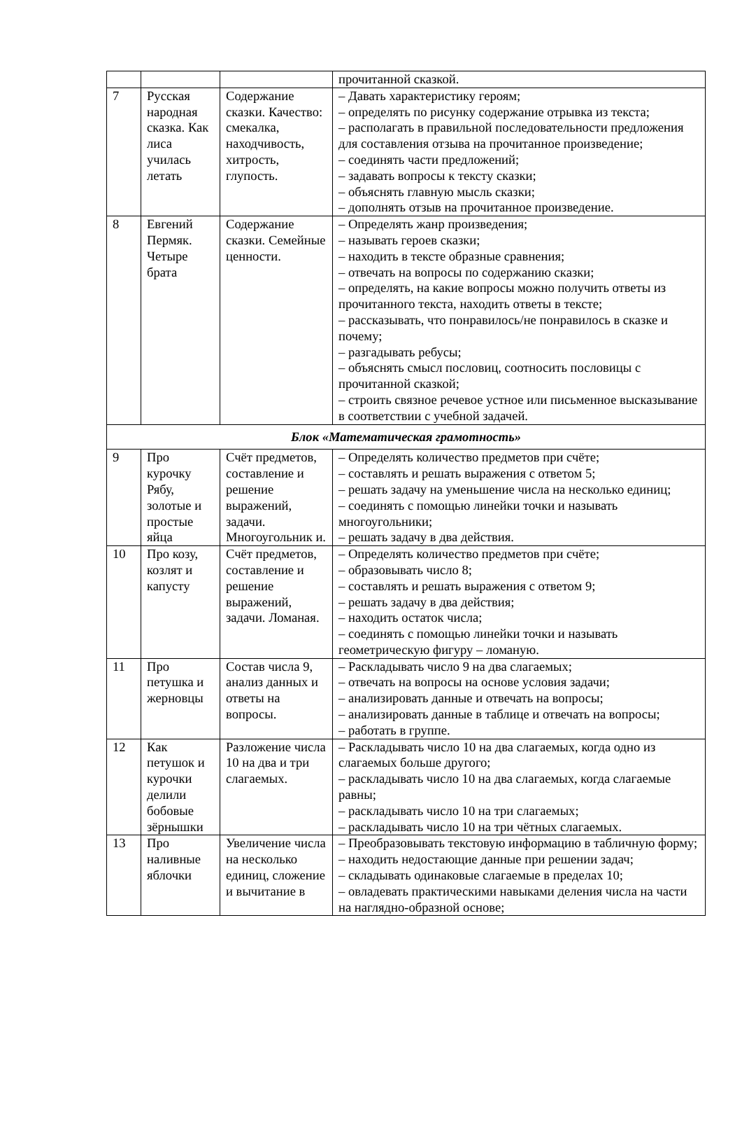| | | | прочитанной сказкой. |
| 7 | Русская народная сказка. Как лиса училась летать | Содержание сказки. Качество: смекалка, находчивость, хитрость, глупость. | – Давать характеристику героям; – определять по рисунку содержание отрывка из текста; – располагать в правильной последовательности предложения для составления отзыва на прочитанное произведение; – соединять части предложений; – задавать вопросы к тексту сказки; – объяснять главную мысль сказки; – дополнять отзыв на прочитанное произведение. |
| 8 | Евгений Пермяк. Четыре брата | Содержание сказки. Семейные ценности. | – Определять жанр произведения; – называть героев сказки; – находить в тексте образные сравнения; – отвечать на вопросы по содержанию сказки; – определять, на какие вопросы можно получить ответы из прочитанного текста, находить ответы в тексте; – рассказывать, что понравилось/не понравилось в сказке и почему; – разгадывать ребусы; – объяснять смысл пословиц, соотносить пословицы с прочитанной сказкой; – строить связное речевое устное или письменное высказывание в соответствии с учебной задачей. |
| Блок «Математическая грамотность» | | | |
| 9 | Про курочку Рябу, золотые и простые яйца | Счёт предметов, составление и решение выражений, задачи. Многоугольник и. | – Определять количество предметов при счёте; – составлять и решать выражения с ответом 5; – решать задачу на уменьшение числа на несколько единиц; – соединять с помощью линейки точки и называть многоугольники; – решать задачу в два действия. |
| 10 | Про козу, козлят и капусту | Счёт предметов, составление и решение выражений, задачи. Ломаная. | – Определять количество предметов при счёте; – образовывать число 8; – составлять и решать выражения с ответом 9; – решать задачу в два действия; – находить остаток числа; – соединять с помощью линейки точки и называть геометрическую фигуру – ломаную. |
| 11 | Про петушка и жерновцы | Состав числа 9, анализ данных и ответы на вопросы. | – Раскладывать число 9 на два слагаемых; – отвечать на вопросы на основе условия задачи; – анализировать данные и отвечать на вопросы; – анализировать данные в таблице и отвечать на вопросы; – работать в группе. |
| 12 | Как петушок и курочки делили бобовые зёрнышки | Разложение числа 10 на два и три слагаемых. | – Раскладывать число 10 на два слагаемых, когда одно из слагаемых больше другого; – раскладывать число 10 на два слагаемых, когда слагаемые равны; – раскладывать число 10 на три слагаемых; – раскладывать число 10 на три чётных слагаемых. |
| 13 | Про наливные яблочки | Увеличение числа на несколько единиц, сложение и вычитание в | – Преобразовывать текстовую информацию в табличную форму; – находить недостающие данные при решении задач; – складывать одинаковые слагаемые в пределах 10; – овладевать практическими навыками деления числа на части на наглядно-образной основе; |